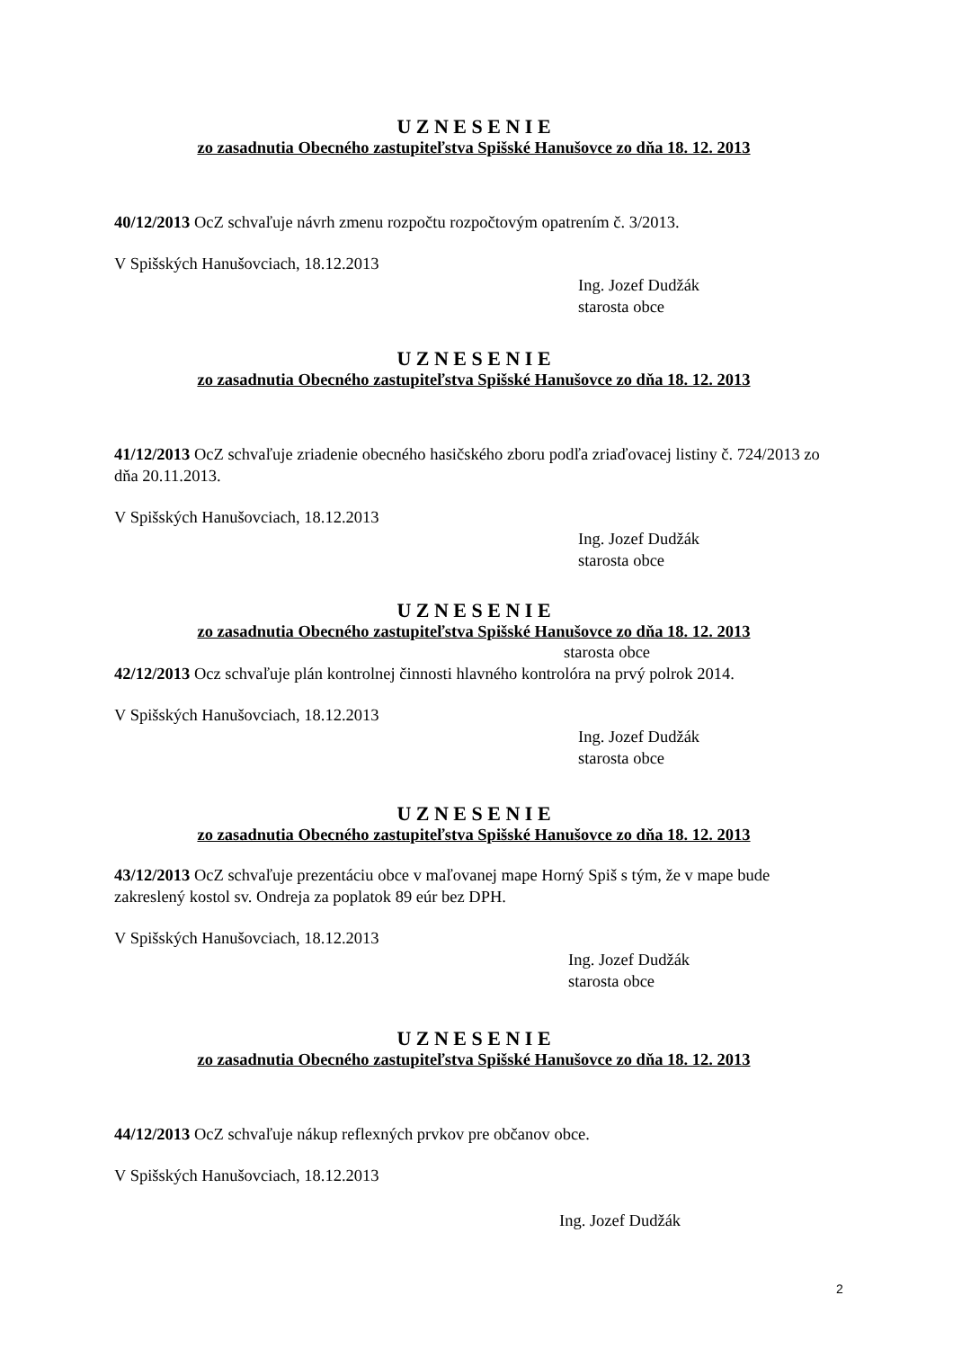U Z N E S E N I E
zo zasadnutia Obecného zastupiteľstva Spišské Hanušovce zo dňa 18. 12. 2013
40/12/2013 OcZ schvaľuje návrh zmenu rozpočtu rozpočtovým opatrením č. 3/2013.
V Spišských Hanušovciach, 18.12.2013
Ing. Jozef Dudžák
starosta obce
U Z N E S E N I E
zo zasadnutia Obecného zastupiteľstva Spišské Hanušovce zo dňa 18. 12. 2013
41/12/2013 OcZ schvaľuje zriadenie obecného hasičského zboru podľa zriaďovacej listiny č. 724/2013 zo dňa 20.11.2013.
V Spišských Hanušovciach, 18.12.2013
Ing. Jozef Dudžák
starosta obce
U Z N E S E N I E
zo zasadnutia Obecného zastupiteľstva Spišské Hanušovce zo dňa 18. 12. 2013
starosta obce
42/12/2013 Ocz schvaľuje plán kontrolnej činnosti hlavného kontrolóra na prvý polrok 2014.
V Spišských Hanušovciach, 18.12.2013
Ing. Jozef Dudžák
starosta obce
U Z N E S E N I E
zo zasadnutia Obecného zastupiteľstva Spišské Hanušovce zo dňa 18. 12. 2013
43/12/2013 OcZ schvaľuje prezentáciu obce v maľovanej mape Horný Spiš s tým, že v mape bude zakreslený kostol sv. Ondreja za poplatok 89 eúr bez DPH.
V Spišských Hanušovciach, 18.12.2013
Ing. Jozef Dudžák
starosta obce
U Z N E S E N I E
zo zasadnutia Obecného zastupiteľstva Spišské Hanušovce zo dňa 18. 12. 2013
44/12/2013 OcZ schvaľuje nákup reflexných prvkov pre občanov obce.
V Spišských Hanušovciach, 18.12.2013
Ing. Jozef Dudžák
2